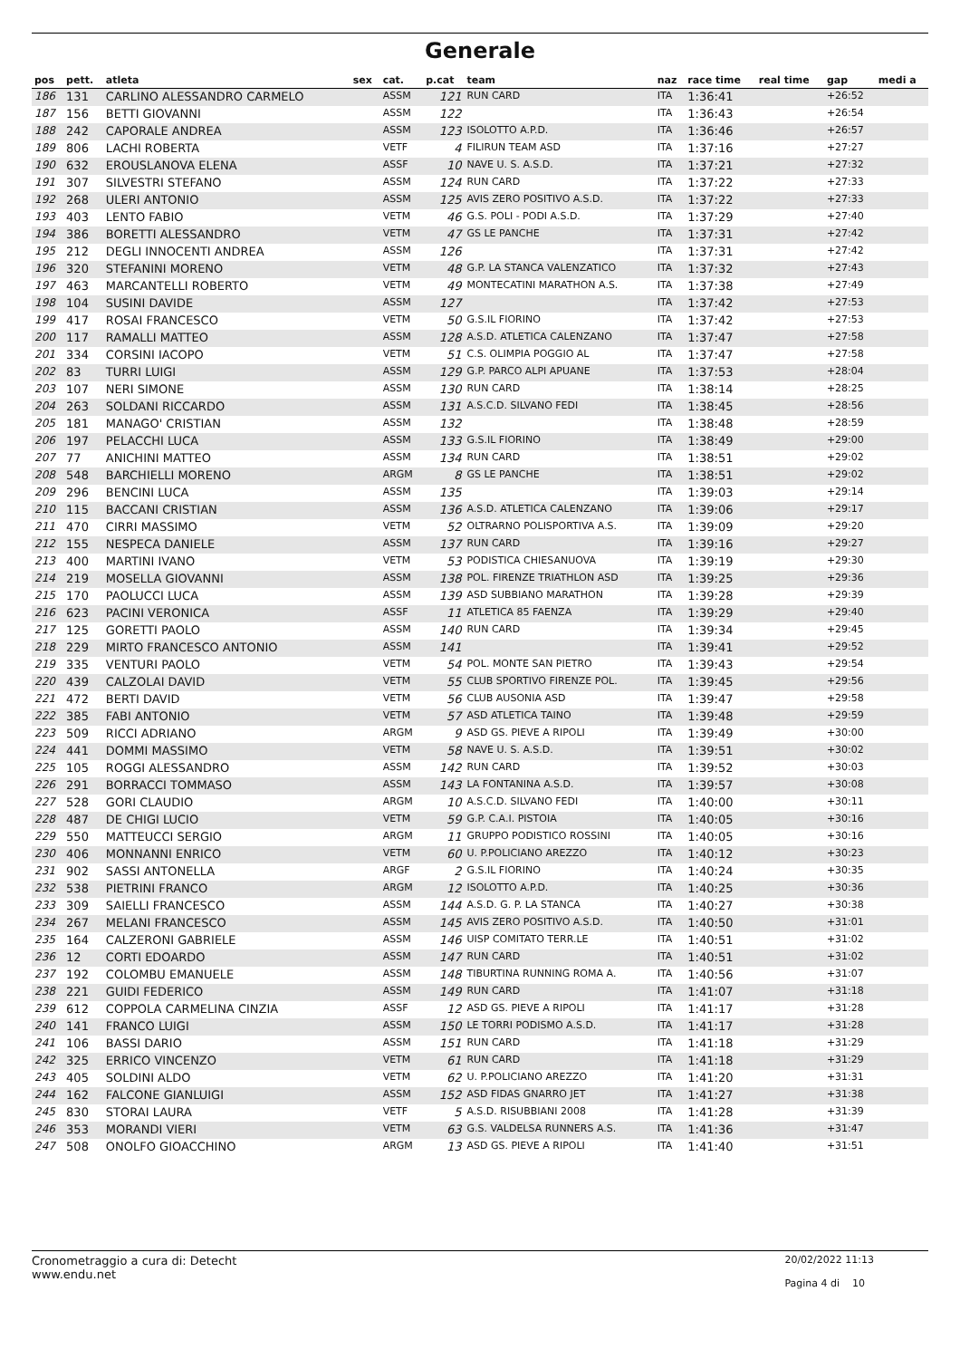Generale
| pos | pett. | atleta | sex | cat. | p.cat | team | naz | race time | real time | gap | medi a |
| --- | --- | --- | --- | --- | --- | --- | --- | --- | --- | --- | --- |
| 186 | 131 | CARLINO ALESSANDRO CARMELO | | ASSM | 121 | RUN CARD | ITA | 1:36:41 | | +26:52 | |
| 187 | 156 | BETTI GIOVANNI | | ASSM | 122 | | ITA | 1:36:43 | | +26:54 | |
| 188 | 242 | CAPORALE ANDREA | | ASSM | 123 | ISOLOTTO A.P.D. | ITA | 1:36:46 | | +26:57 | |
| 189 | 806 | LACHI ROBERTA | | VETF | 4 | FILIRUN TEAM ASD | ITA | 1:37:16 | | +27:27 | |
| 190 | 632 | EROUSLANOVA ELENA | | ASSF | 10 | NAVE U. S. A.S.D. | ITA | 1:37:21 | | +27:32 | |
| 191 | 307 | SILVESTRI STEFANO | | ASSM | 124 | RUN CARD | ITA | 1:37:22 | | +27:33 | |
| 192 | 268 | ULERI ANTONIO | | ASSM | 125 | AVIS ZERO POSITIVO A.S.D. | ITA | 1:37:22 | | +27:33 | |
| 193 | 403 | LENTO FABIO | | VETM | 46 | G.S. POLI - PODI A.S.D. | ITA | 1:37:29 | | +27:40 | |
| 194 | 386 | BORETTI ALESSANDRO | | VETM | 47 | GS LE PANCHE | ITA | 1:37:31 | | +27:42 | |
| 195 | 212 | DEGLI INNOCENTI ANDREA | | ASSM | 126 | | ITA | 1:37:31 | | +27:42 | |
| 196 | 320 | STEFANINI MORENO | | VETM | 48 | G.P. LA STANCA VALENZATICO | ITA | 1:37:32 | | +27:43 | |
| 197 | 463 | MARCANTELLI ROBERTO | | VETM | 49 | MONTECATINI MARATHON A.S. | ITA | 1:37:38 | | +27:49 | |
| 198 | 104 | SUSINI DAVIDE | | ASSM | 127 | | ITA | 1:37:42 | | +27:53 | |
| 199 | 417 | ROSAI FRANCESCO | | VETM | 50 | G.S.IL FIORINO | ITA | 1:37:42 | | +27:53 | |
| 200 | 117 | RAMALLI MATTEO | | ASSM | 128 | A.S.D. ATLETICA CALENZANO | ITA | 1:37:47 | | +27:58 | |
| 201 | 334 | CORSINI IACOPO | | VETM | 51 | C.S. OLIMPIA POGGIO AL | ITA | 1:37:47 | | +27:58 | |
| 202 | 83 | TURRI LUIGI | | ASSM | 129 | G.P. PARCO ALPI APUANE | ITA | 1:37:53 | | +28:04 | |
| 203 | 107 | NERI SIMONE | | ASSM | 130 | RUN CARD | ITA | 1:38:14 | | +28:25 | |
| 204 | 263 | SOLDANI RICCARDO | | ASSM | 131 | A.S.C.D. SILVANO FEDI | ITA | 1:38:45 | | +28:56 | |
| 205 | 181 | MANAGO' CRISTIAN | | ASSM | 132 | | ITA | 1:38:48 | | +28:59 | |
| 206 | 197 | PELACCHI LUCA | | ASSM | 133 | G.S.IL FIORINO | ITA | 1:38:49 | | +29:00 | |
| 207 | 77 | ANICHINI MATTEO | | ASSM | 134 | RUN CARD | ITA | 1:38:51 | | +29:02 | |
| 208 | 548 | BARCHIELLI MORENO | | ARGM | 8 | GS LE PANCHE | ITA | 1:38:51 | | +29:02 | |
| 209 | 296 | BENCINI LUCA | | ASSM | 135 | | ITA | 1:39:03 | | +29:14 | |
| 210 | 115 | BACCANI CRISTIAN | | ASSM | 136 | A.S.D. ATLETICA CALENZANO | ITA | 1:39:06 | | +29:17 | |
| 211 | 470 | CIRRI MASSIMO | | VETM | 52 | OLTRARNO POLISPORTIVA A.S. | ITA | 1:39:09 | | +29:20 | |
| 212 | 155 | NESPECA DANIELE | | ASSM | 137 | RUN CARD | ITA | 1:39:16 | | +29:27 | |
| 213 | 400 | MARTINI IVANO | | VETM | 53 | PODISTICA CHIESANUOVA | ITA | 1:39:19 | | +29:30 | |
| 214 | 219 | MOSELLA GIOVANNI | | ASSM | 138 | POL. FIRENZE TRIATHLON ASD | ITA | 1:39:25 | | +29:36 | |
| 215 | 170 | PAOLUCCI LUCA | | ASSM | 139 | ASD SUBBIANO MARATHON | ITA | 1:39:28 | | +29:39 | |
| 216 | 623 | PACINI VERONICA | | ASSF | 11 | ATLETICA 85 FAENZA | ITA | 1:39:29 | | +29:40 | |
| 217 | 125 | GORETTI PAOLO | | ASSM | 140 | RUN CARD | ITA | 1:39:34 | | +29:45 | |
| 218 | 229 | MIRTO FRANCESCO ANTONIO | | ASSM | 141 | | ITA | 1:39:41 | | +29:52 | |
| 219 | 335 | VENTURI PAOLO | | VETM | 54 | POL. MONTE SAN PIETRO | ITA | 1:39:43 | | +29:54 | |
| 220 | 439 | CALZOLAI DAVID | | VETM | 55 | CLUB SPORTIVO FIRENZE POL. | ITA | 1:39:45 | | +29:56 | |
| 221 | 472 | BERTI DAVID | | VETM | 56 | CLUB AUSONIA ASD | ITA | 1:39:47 | | +29:58 | |
| 222 | 385 | FABI ANTONIO | | VETM | 57 | ASD ATLETICA TAINO | ITA | 1:39:48 | | +29:59 | |
| 223 | 509 | RICCI ADRIANO | | ARGM | 9 | ASD GS. PIEVE A RIPOLI | ITA | 1:39:49 | | +30:00 | |
| 224 | 441 | DOMMI MASSIMO | | VETM | 58 | NAVE U. S. A.S.D. | ITA | 1:39:51 | | +30:02 | |
| 225 | 105 | ROGGI ALESSANDRO | | ASSM | 142 | RUN CARD | ITA | 1:39:52 | | +30:03 | |
| 226 | 291 | BORRACCI TOMMASO | | ASSM | 143 | LA FONTANINA A.S.D. | ITA | 1:39:57 | | +30:08 | |
| 227 | 528 | GORI CLAUDIO | | ARGM | 10 | A.S.C.D. SILVANO FEDI | ITA | 1:40:00 | | +30:11 | |
| 228 | 487 | DE CHIGI LUCIO | | VETM | 59 | G.P. C.A.I. PISTOIA | ITA | 1:40:05 | | +30:16 | |
| 229 | 550 | MATTEUCCI SERGIO | | ARGM | 11 | GRUPPO PODISTICO ROSSINI | ITA | 1:40:05 | | +30:16 | |
| 230 | 406 | MONNANNI ENRICO | | VETM | 60 | U. P.POLICIANO AREZZO | ITA | 1:40:12 | | +30:23 | |
| 231 | 902 | SASSI ANTONELLA | | ARGF | 2 | G.S.IL FIORINO | ITA | 1:40:24 | | +30:35 | |
| 232 | 538 | PIETRINI FRANCO | | ARGM | 12 | ISOLOTTO A.P.D. | ITA | 1:40:25 | | +30:36 | |
| 233 | 309 | SAIELLI FRANCESCO | | ASSM | 144 | A.S.D. G. P. LA STANCA | ITA | 1:40:27 | | +30:38 | |
| 234 | 267 | MELANI FRANCESCO | | ASSM | 145 | AVIS ZERO POSITIVO A.S.D. | ITA | 1:40:50 | | +31:01 | |
| 235 | 164 | CALZERONI GABRIELE | | ASSM | 146 | UISP COMITATO TERR.LE | ITA | 1:40:51 | | +31:02 | |
| 236 | 12 | CORTI EDOARDO | | ASSM | 147 | RUN CARD | ITA | 1:40:51 | | +31:02 | |
| 237 | 192 | COLOMBU EMANUELE | | ASSM | 148 | TIBURTINA RUNNING ROMA A. | ITA | 1:40:56 | | +31:07 | |
| 238 | 221 | GUIDI FEDERICO | | ASSM | 149 | RUN CARD | ITA | 1:41:07 | | +31:18 | |
| 239 | 612 | COPPOLA CARMELINA CINZIA | | ASSF | 12 | ASD GS. PIEVE A RIPOLI | ITA | 1:41:17 | | +31:28 | |
| 240 | 141 | FRANCO LUIGI | | ASSM | 150 | LE TORRI PODISMO A.S.D. | ITA | 1:41:17 | | +31:28 | |
| 241 | 106 | BASSI DARIO | | ASSM | 151 | RUN CARD | ITA | 1:41:18 | | +31:29 | |
| 242 | 325 | ERRICO VINCENZO | | VETM | 61 | RUN CARD | ITA | 1:41:18 | | +31:29 | |
| 243 | 405 | SOLDINI ALDO | | VETM | 62 | U. P.POLICIANO AREZZO | ITA | 1:41:20 | | +31:31 | |
| 244 | 162 | FALCONE GIANLUIGI | | ASSM | 152 | ASD FIDAS GNARRO JET | ITA | 1:41:27 | | +31:38 | |
| 245 | 830 | STORAI LAURA | | VETF | 5 | A.S.D. RISUBBIANI 2008 | ITA | 1:41:28 | | +31:39 | |
| 246 | 353 | MORANDI VIERI | | VETM | 63 | G.S. VALDELSA RUNNERS A.S. | ITA | 1:41:36 | | +31:47 | |
| 247 | 508 | ONOLFO GIOACCHINO | | ARGM | 13 | ASD GS. PIEVE A RIPOLI | ITA | 1:41:40 | | +31:51 | |
Cronometraggio a cura di: Detecht
www.endu.net
20/02/2022 11:13
Pagina 4 di 10